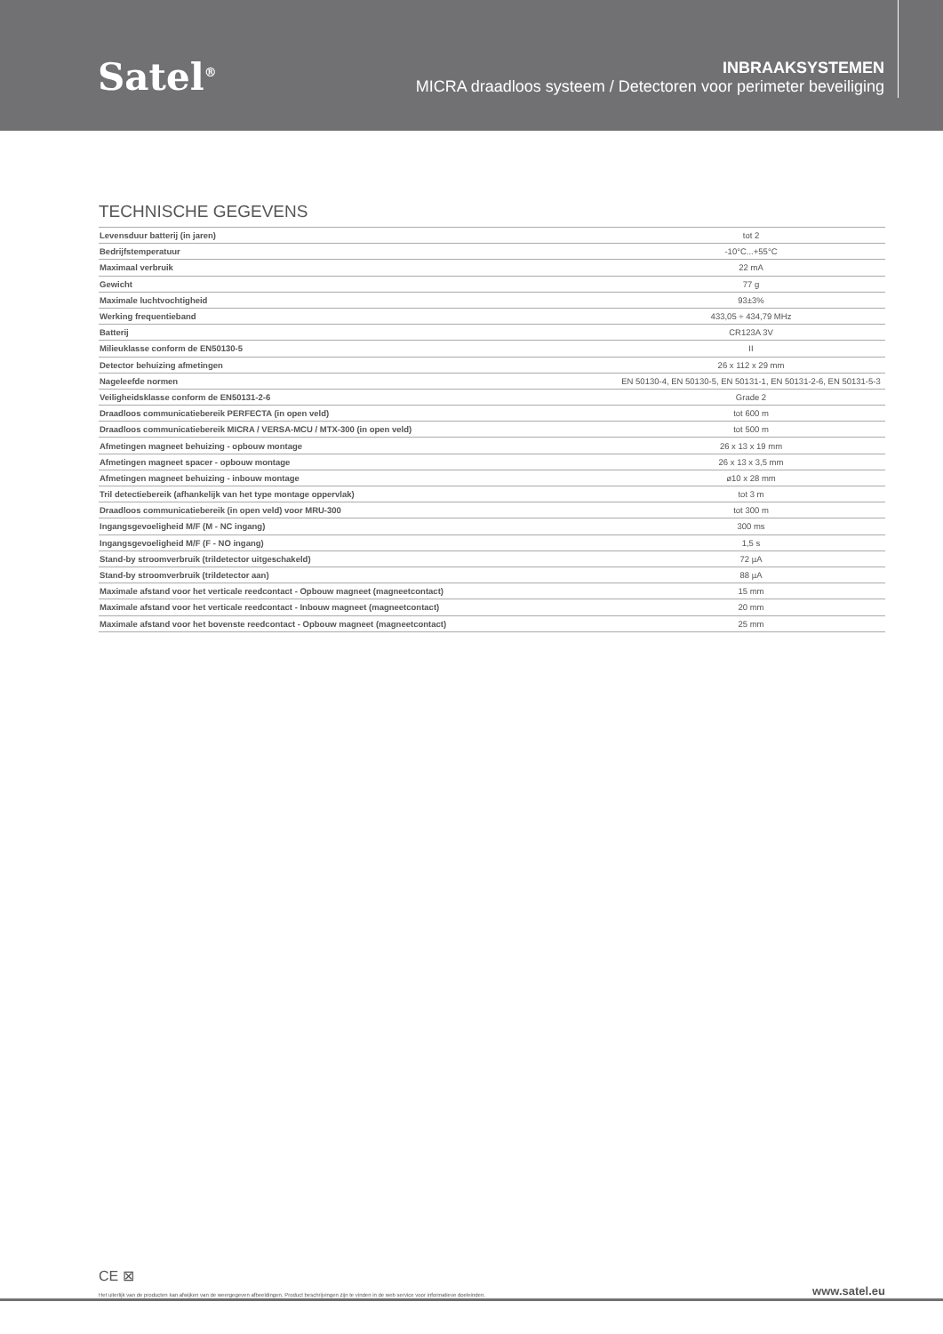Satel<sup>®</sup>
INBRAAKSYSTEMEN
MICRA draadloos systeem / Detectoren voor perimeter beveiliging
TECHNISCHE GEGEVENS
| Levensduur batterij (in jaren) | tot 2 |
| Bedrijfstemperatuur | -10°C...+55°C |
| Maximaal verbruik | 22 mA |
| Gewicht | 77 g |
| Maximale luchtvochtigheid | 93±3% |
| Werking frequentieband | 433,05 ÷ 434,79 MHz |
| Batterij | CR123A 3V |
| Milieuklasse conform de EN50130-5 | II |
| Detector behuizing afmetingen | 26 x 112 x 29 mm |
| Nageleefde normen | EN 50130-4, EN 50130-5, EN 50131-1, EN 50131-2-6, EN 50131-5-3 |
| Veiligheidsklasse conform de EN50131-2-6 | Grade 2 |
| Draadloos communicatiebereik PERFECTA (in open veld) | tot 600 m |
| Draadloos communicatiebereik MICRA / VERSA-MCU / MTX-300 (in open veld) | tot 500 m |
| Afmetingen magneet behuizing - opbouw montage | 26 x 13 x 19 mm |
| Afmetingen magneet spacer - opbouw montage | 26 x 13 x 3,5 mm |
| Afmetingen magneet behuizing - inbouw montage | ø10 x 28 mm |
| Tril detectiebereik (afhankelijk van het type montage oppervlak) | tot 3 m |
| Draadloos communicatiebereik (in open veld) voor MRU-300 | tot 300 m |
| Ingangsgevoeligheid M/F (M - NC ingang) | 300 ms |
| Ingangsgevoeligheid M/F (F - NO ingang) | 1,5 s |
| Stand-by stroomverbruik (trildetector uitgeschakeld) | 72 µA |
| Stand-by stroomverbruik (trildetector aan) | 88 µA |
| Maximale afstand voor het verticale reedcontact - Opbouw magneet (magneetcontact) | 15 mm |
| Maximale afstand voor het verticale reedcontact - Inbouw magneet (magneetcontact) | 20 mm |
| Maximale afstand voor het bovenste reedcontact - Opbouw magneet (magneetcontact) | 25 mm |
CE ⊠
Het uiterlijk van de producten kan afwijken van de weergegeven afbeeldingen. Product beschrijvingen zijn te vinden in de web service voor informatieve doeleinden. www.satel.eu